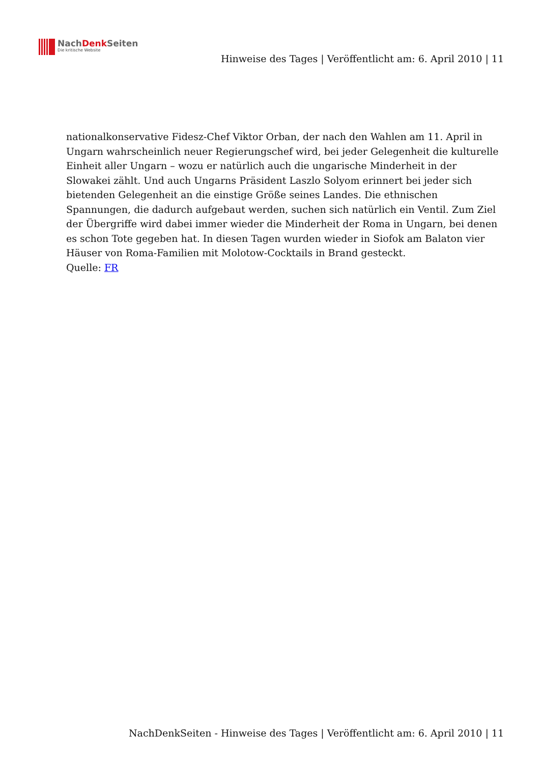NachDenk Seiten
Die kritische Website
Hinweise des Tages | Veröffentlicht am: 6. April 2010 | 11
nationalkonservative Fidesz-Chef Viktor Orban, der nach den Wahlen am 11. April in Ungarn wahrscheinlich neuer Regierungschef wird, bei jeder Gelegenheit die kulturelle Einheit aller Ungarn – wozu er natürlich auch die ungarische Minderheit in der Slowakei zählt. Und auch Ungarns Präsident Laszlo Solyom erinnert bei jeder sich bietenden Gelegenheit an die einstige Größe seines Landes. Die ethnischen Spannungen, die dadurch aufgebaut werden, suchen sich natürlich ein Ventil. Zum Ziel der Übergriffe wird dabei immer wieder die Minderheit der Roma in Ungarn, bei denen es schon Tote gegeben hat. In diesen Tagen wurden wieder in Siofok am Balaton vier Häuser von Roma-Familien mit Molotow-Cocktails in Brand gesteckt.
Quelle: FR
NachDenkSeiten - Hinweise des Tages | Veröffentlicht am: 6. April 2010 | 11